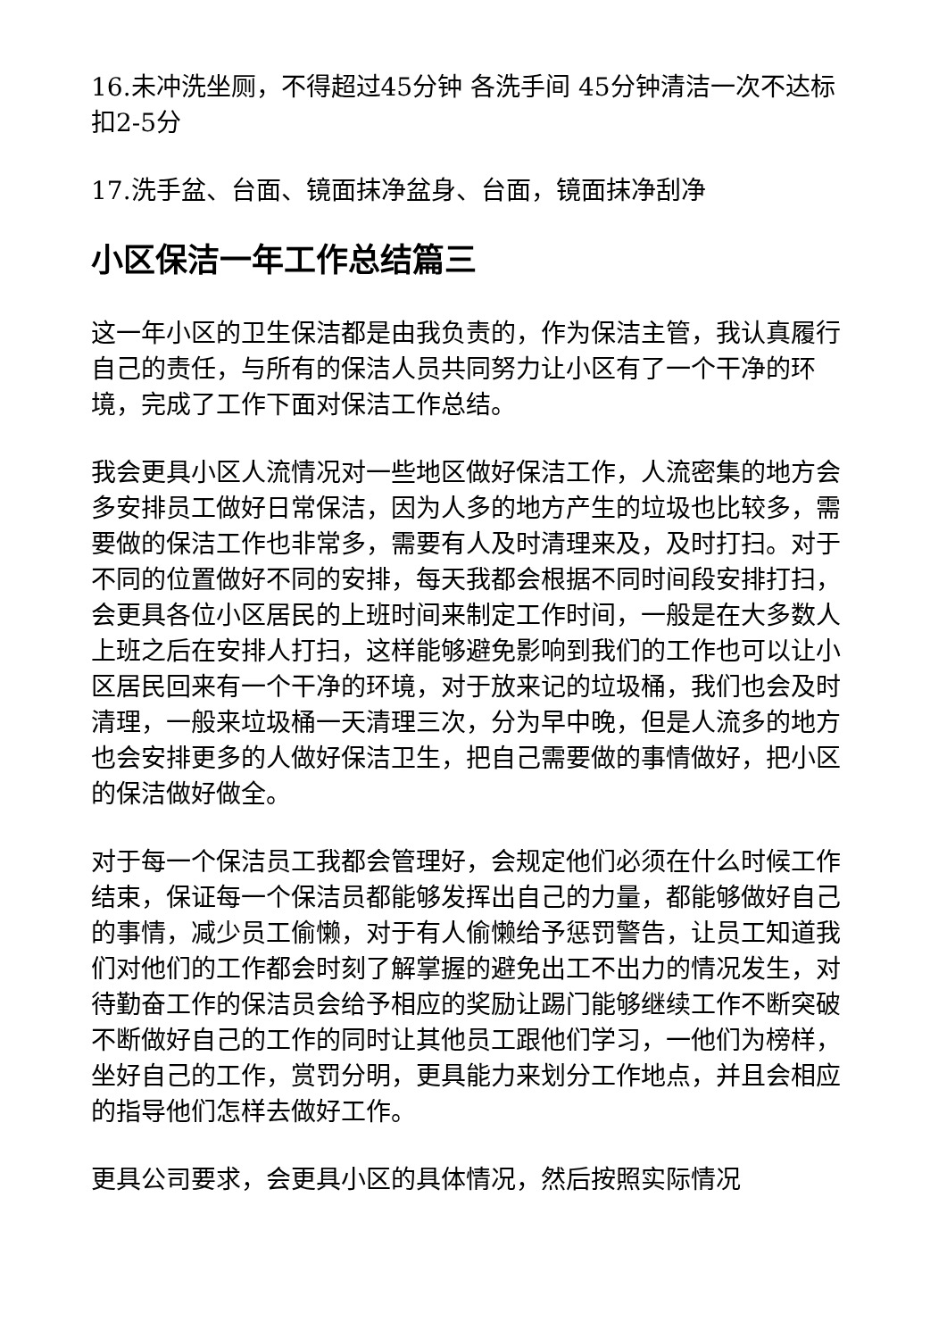16.未冲洗坐厕，不得超过45分钟 各洗手间 45分钟清洁一次不达标扣2-5分
17.洗手盆、台面、镜面抹净盆身、台面，镜面抹净刮净
小区保洁一年工作总结篇三
这一年小区的卫生保洁都是由我负责的，作为保洁主管，我认真履行自己的责任，与所有的保洁人员共同努力让小区有了一个干净的环境，完成了工作下面对保洁工作总结。
我会更具小区人流情况对一些地区做好保洁工作，人流密集的地方会多安排员工做好日常保洁，因为人多的地方产生的垃圾也比较多，需要做的保洁工作也非常多，需要有人及时清理来及，及时打扫。对于不同的位置做好不同的安排，每天我都会根据不同时间段安排打扫，会更具各位小区居民的上班时间来制定工作时间，一般是在大多数人上班之后在安排人打扫，这样能够避免影响到我们的工作也可以让小区居民回来有一个干净的环境，对于放来记的垃圾桶，我们也会及时清理，一般来垃圾桶一天清理三次，分为早中晚，但是人流多的地方也会安排更多的人做好保洁卫生，把自己需要做的事情做好，把小区的保洁做好做全。
对于每一个保洁员工我都会管理好，会规定他们必须在什么时候工作结束，保证每一个保洁员都能够发挥出自己的力量，都能够做好自己的事情，减少员工偷懒，对于有人偷懒给予惩罚警告，让员工知道我们对他们的工作都会时刻了解掌握的避免出工不出力的情况发生，对待勤奋工作的保洁员会给予相应的奖励让踢门能够继续工作不断突破不断做好自己的工作的同时让其他员工跟他们学习，一他们为榜样，坐好自己的工作，赏罚分明，更具能力来划分工作地点，并且会相应的指导他们怎样去做好工作。
更具公司要求，会更具小区的具体情况，然后按照实际情况